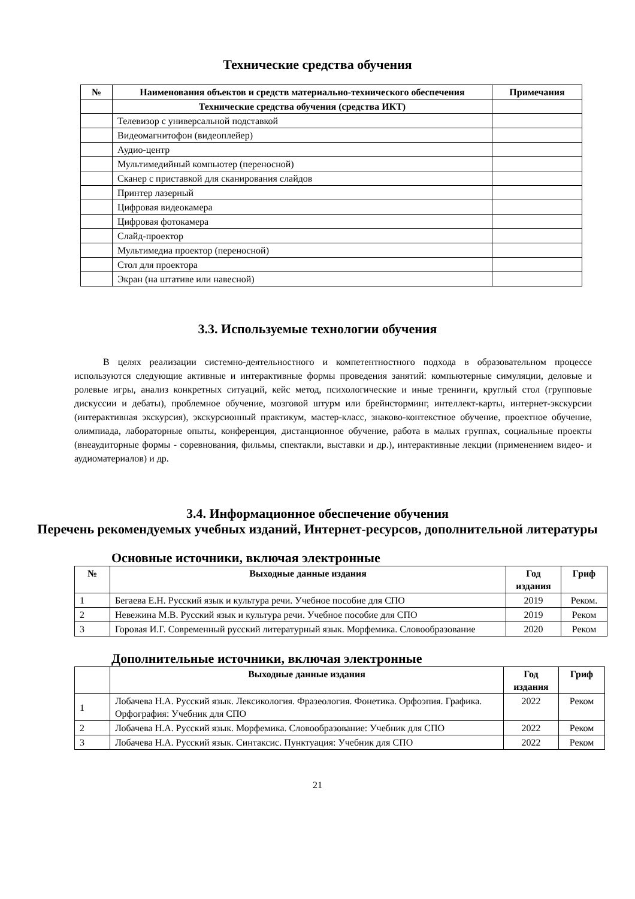Технические средства обучения
| № | Наименования объектов и средств материально-технического обеспечения | Примечания |
| --- | --- | --- |
| | Технические средства обучения (средства ИКТ) | |
| | Телевизор с универсальной подставкой | |
| | Видеомагнитофон (видеоплейер) | |
| | Аудио-центр | |
| | Мультимедийный компьютер (переносной) | |
| | Сканер с приставкой для сканирования слайдов | |
| | Принтер лазерный | |
| | Цифровая видеокамера | |
| | Цифровая фотокамера | |
| | Слайд-проектор | |
| | Мультимедиа проектор (переносной) | |
| | Стол для проектора | |
| | Экран (на штативе или навесной) | |
3.3. Используемые технологии обучения
В целях реализации системно-деятельностного и компетентностного подхода в образовательном процессе используются следующие активные и интерактивные формы проведения занятий: компьютерные симуляции, деловые и ролевые игры, анализ конкретных ситуаций, кейс метод, психологические и иные тренинги, круглый стол (групповые дискуссии и дебаты), проблемное обучение, мозговой штурм или брейнсторминг, интеллект-карты, интернет-экскурсии (интерактивная экскурсия), экскурсионный практикум, мастер-класс, знаково-контекстное обучение, проектное обучение, олимпиада, лабораторные опыты, конференция, дистанционное обучение, работа в малых группах, социальные проекты (внеаудиторные формы - соревнования, фильмы, спектакли, выставки и др.), интерактивные лекции (применением видео- и аудиоматериалов) и др.
3.4. Информационное обеспечение обучения
Перечень рекомендуемых учебных изданий, Интернет-ресурсов, дополнительной литературы
Основные источники, включая электронные
| № | Выходные данные издания | Год издания | Гриф |
| --- | --- | --- | --- |
| 1 | Бегаева Е.Н. Русский язык и культура речи. Учебное пособие для СПО | 2019 | Реком. |
| 2 | Невежина М.В. Русский язык и культура речи. Учебное пособие для СПО | 2019 | Реком |
| 3 | Горовая И.Г. Современный русский литературный язык. Морфемика. Словообразование | 2020 | Реком |
Дополнительные источники, включая электронные
| | Выходные данные издания | Год издания | Гриф |
| --- | --- | --- | --- |
| 1 | Лобачева Н.А. Русский язык. Лексикология. Фразеология. Фонетика. Орфоэпия. Графика. Орфография: Учебник для СПО | 2022 | Реком |
| 2 | Лобачева Н.А. Русский язык. Морфемика. Словообразование: Учебник для СПО | 2022 | Реком |
| 3 | Лобачева Н.А. Русский язык. Синтаксис. Пунктуация: Учебник для СПО | 2022 | Реком |
21